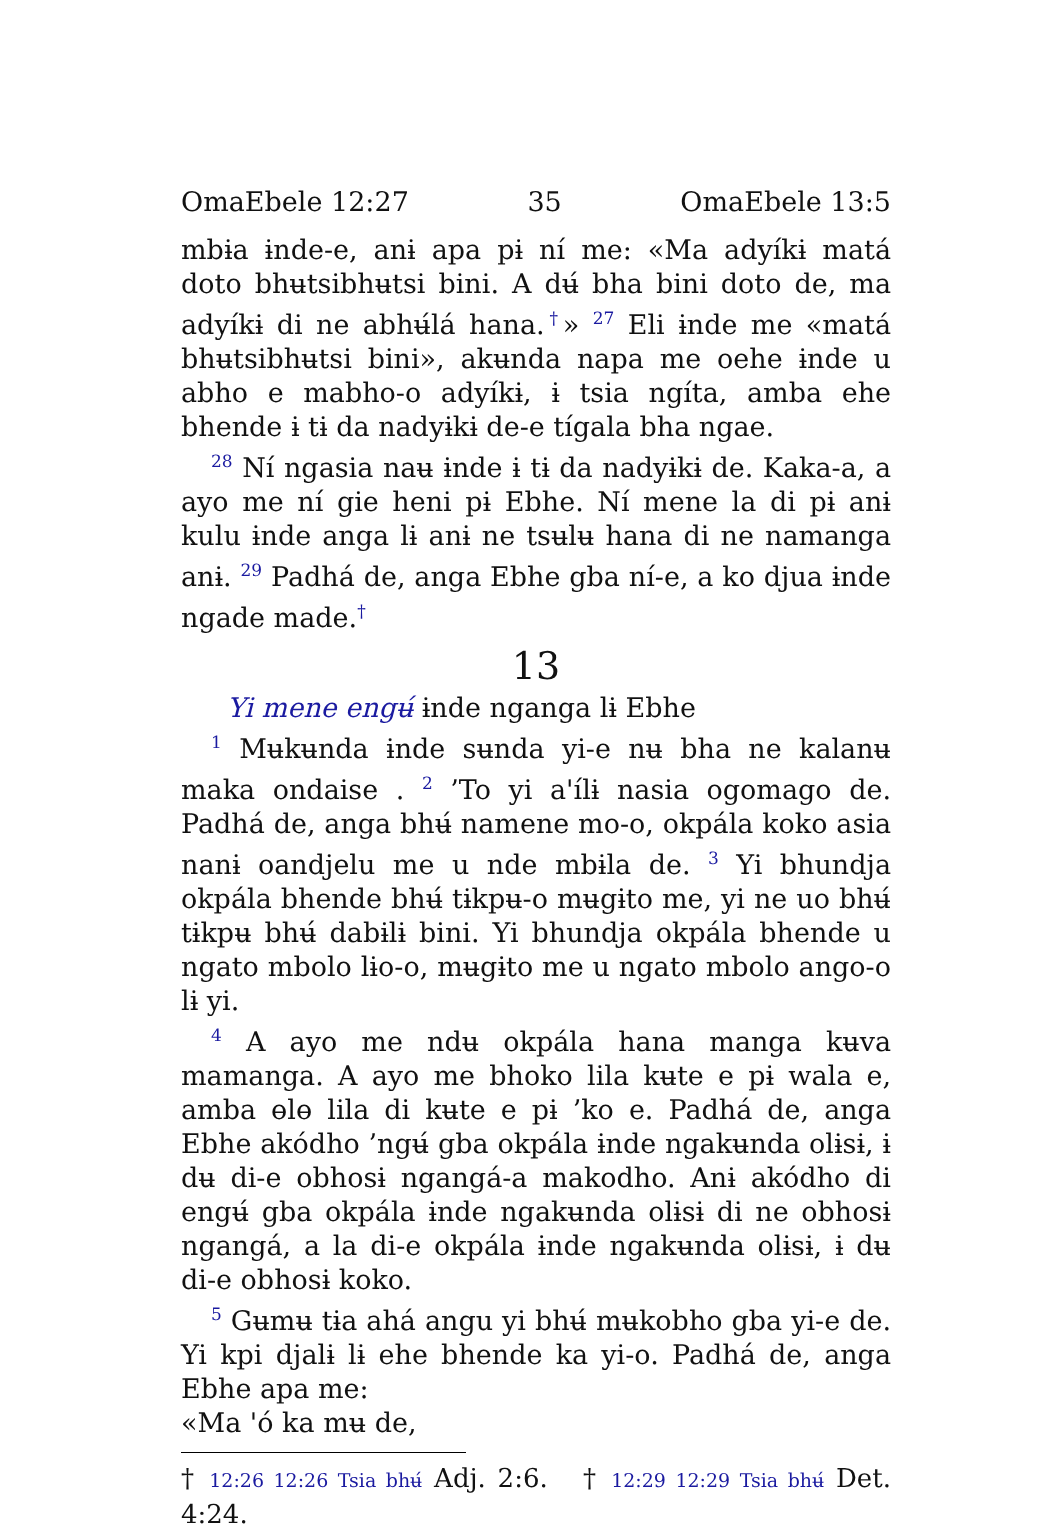OmaEbele 12:27 35 OmaEbele 13:5
mbɨa ɨnde-e, anɨ apa pɨ ní me: «Ma adyíkɨ matá doto bhʉtsibhʉtsi bini. A dʉ́ bha bini doto de, ma adyíkɨ di ne abhʉ́lá hana.<sup>†</sup>» <sup>27</sup> Eli ɨnde me «matá bhʉtsibhʉtsi bini», akʉnda napa me oehe ɨnde u abho e mabho-o adyíkɨ, ɨ tsia ngíta, amba ehe bhende ɨ tɨ da nadyɨkɨ de-e tígala bha ngae.
<sup>28</sup> Ní ngasia naʉ ɨnde ɨ tɨ da nadyɨkɨ de. Kaka-a, a ayo me ní gie heni pɨ Ebhe. Ní mene la di pɨ anɨ kulu ɨnde anga lɨ anɨ ne tsʉlʉ hana di ne namanga anɨ. <sup>29</sup> Padhá de, anga Ebhe gba ní-e, a ko djua ɨnde ngade made.<sup>†</sup>
13
Yi mene engʉ́ ɨnde nganga lɨ Ebhe
<sup>1</sup> Mʉkʉnda ɨnde sʉnda yi-e nʉ bha ne kalanʉ maka ondaise . <sup>2</sup> ’To yi a'ílɨ nasia ogomago de. Padhá de, anga bhʉ́ namene mo-o, okpála koko asia nanɨ oandjelu me u nde mbɨla de. <sup>3</sup> Yi bhundja okpála bhende bhʉ́ tɨkpʉ-o mʉgɨto me, yi ne uo bhʉ́ tɨkpʉ bhʉ́ dabɨlɨ bini. Yi bhundja okpála bhende u ngato mbolo lɨo-o, mʉgɨto me u ngato mbolo ango-o lɨ yi.
<sup>4</sup> A ayo me ndʉ okpála hana manga kʉva mamanga. A ayo me bhoko lila kʉte e pɨ wala e, amba ɵlɵ lila di kʉte e pɨ ’ko e. Padhá de, anga Ebhe akódho ’ngʉ́ gba okpála ɨnde ngakʉnda olɨsɨ, ɨ dʉ di-e obhosɨ ngangá-a makodho. Anɨ akódho di engʉ́ gba okpála ɨnde ngakʉnda olɨsɨ di ne obhosɨ ngangá, a la di-e okpála ɨnde ngakʉnda olɨsɨ, ɨ dʉ di-e obhosɨ koko.
<sup>5</sup> Gʉmʉ tɨa ahá angu yi bhʉ́ mʉkobho gba yi-e de. Yi kpi djalɨ lɨ ehe bhende ka yi-o. Padhá de, anga Ebhe apa me:
«Ma 'ó ka mʉ de,
† 12:26 12:26 Tsia bhʉ́ Adj. 2:6. † 12:29 12:29 Tsia bhʉ́ Det. 4:24.